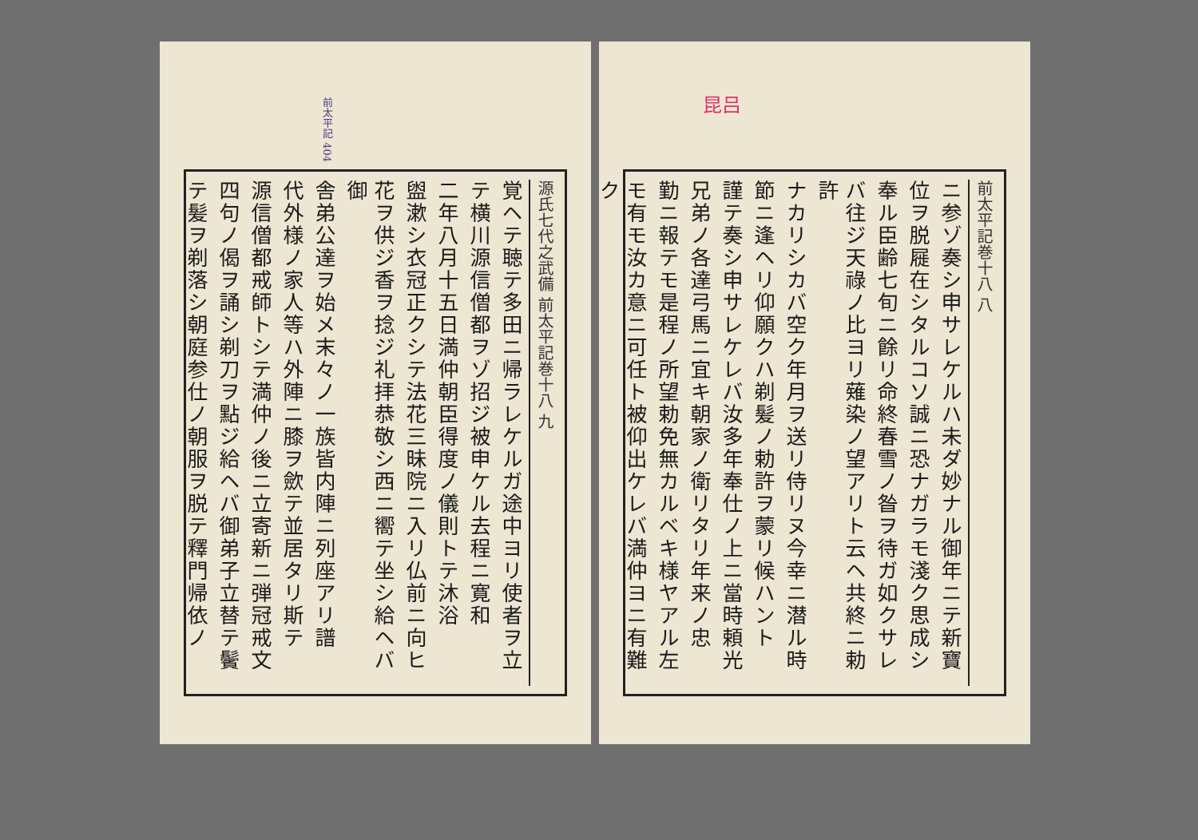前太平記 404
源氏七代之武備 前太平記巻十八 九
覚ヘテ聴テ多田ニ帰ラレケルガ途中ヨリ使者ヲ立
テ横川源信僧都ヲゾ招ジ被申ケル去程ニ寛和
二年八月十五日満仲朝臣得度ノ儀則トテ沐浴
盥漱シ衣冠正クシテ法花三昧院ニ入リ仏前ニ向ヒ
花ヲ供ジ香ヲ捻ジ礼拝恭敬シ西ニ嚮テ坐シ給ヘバ御
舎弟公達ヲ始メ末々ノ一族皆内陣ニ列座アリ譜
代外様ノ家人等ハ外陣ニ膝ヲ歛テ並居タリ斯テ
源信僧都戒師トシテ満仲ノ後ニ立寄新ニ弾冠戒文
四句ノ偈ヲ誦シ剃刀ヲ點ジ給ヘバ御弟子立替テ鬢
テ髪ヲ剃落シ朝庭参仕ノ朝服ヲ脱テ釋門帰依ノ
昆吕
前太平記巻十八 八
ニ参ゾ奏シ申サレケルハ未ダ妙ナル御年ニテ新寶
位ヲ脱屣在シタルコソ誠ニ恐ナガラモ淺ク思成シ
奉ル臣齢七旬ニ餘リ命終春雪ノ昝ヲ待ガ如クサレ
バ往ジ天祿ノ比ヨリ薙染ノ望アリト云ヘ共終ニ勅許
ナカリシカバ空ク年月ヲ送リ侍リヌ今幸ニ潜ル時
節ニ逢ヘリ仰願クハ剃髪ノ勅許ヲ蒙リ候ハント
謹テ奏シ申サレケレバ汝多年奉仕ノ上ニ當時頼光
兄弟ノ各達弓馬ニ宜キ朝家ノ衛リタリ年来ノ忠
勤ニ報テモ是程ノ所望勅免無カルベキ様ヤアル左
モ有モ汝カ意ニ可任ト被仰出ケレバ満仲ヨニ有難ク